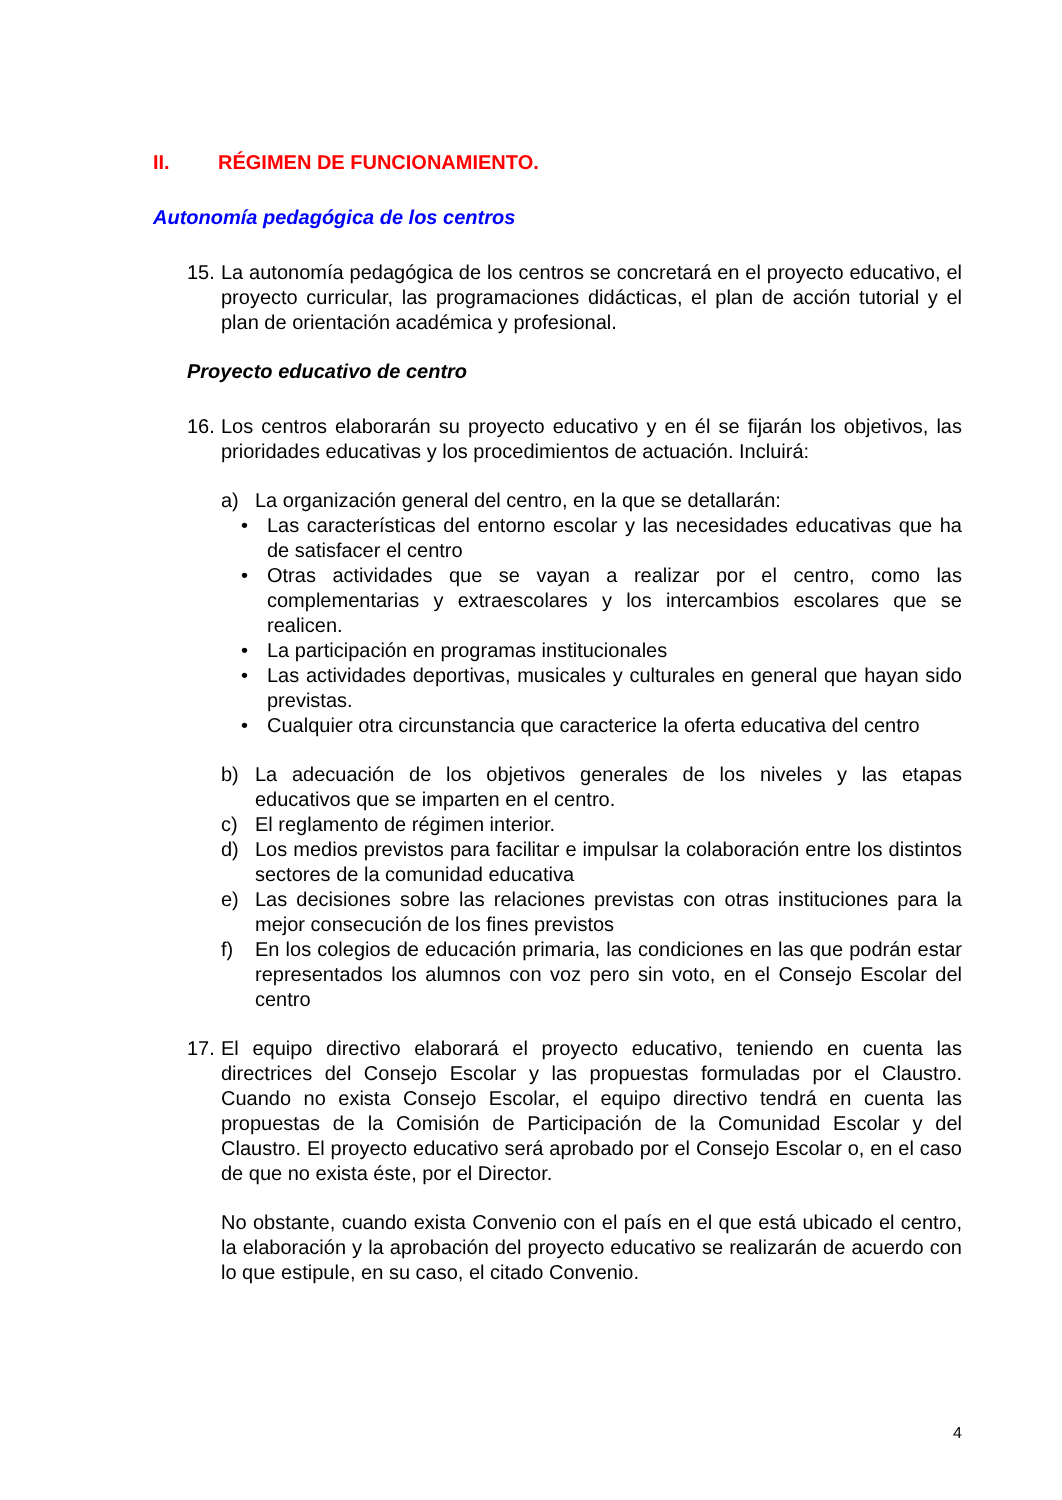II. RÉGIMEN DE FUNCIONAMIENTO.
Autonomía pedagógica de los centros
15.
La autonomía pedagógica de los centros se concretará en el proyecto educativo, el proyecto curricular, las programaciones didácticas, el plan de acción tutorial y el plan de orientación académica y profesional.
Proyecto educativo de centro
16.
Los centros elaborarán su proyecto educativo y en él se fijarán los objetivos, las prioridades educativas y los procedimientos de actuación. Incluirá:
a) La organización general del centro, en la que se detallarán:
• Las características del entorno escolar y las necesidades educativas que ha de satisfacer el centro
• Otras actividades que se vayan a realizar por el centro, como las complementarias y extraescolares y los intercambios escolares que se realicen.
• La participación en programas institucionales
• Las actividades deportivas, musicales y culturales en general que hayan sido previstas.
• Cualquier otra circunstancia que caracterice la oferta educativa del centro
b) La adecuación de los objetivos generales de los niveles y las etapas educativos que se imparten en el centro.
c) El reglamento de régimen interior.
d) Los medios previstos para facilitar e impulsar la colaboración entre los distintos sectores de la comunidad educativa
e) Las decisiones sobre las relaciones previstas con otras instituciones para la mejor consecución de los fines previstos
f) En los colegios de educación primaria, las condiciones en las que podrán estar representados los alumnos con voz pero sin voto, en el Consejo Escolar del centro
17.
El equipo directivo elaborará el proyecto educativo, teniendo en cuenta las directrices del Consejo Escolar y las propuestas formuladas por el Claustro. Cuando no exista Consejo Escolar, el equipo directivo tendrá en cuenta las propuestas de la Comisión de Participación de la Comunidad Escolar y del Claustro. El proyecto educativo será aprobado por el Consejo Escolar o, en el caso de que no exista éste, por el Director.
No obstante, cuando exista Convenio con el país en el que está ubicado el centro, la elaboración y la aprobación del proyecto educativo se realizarán de acuerdo con lo que estipule, en su caso, el citado Convenio.
4